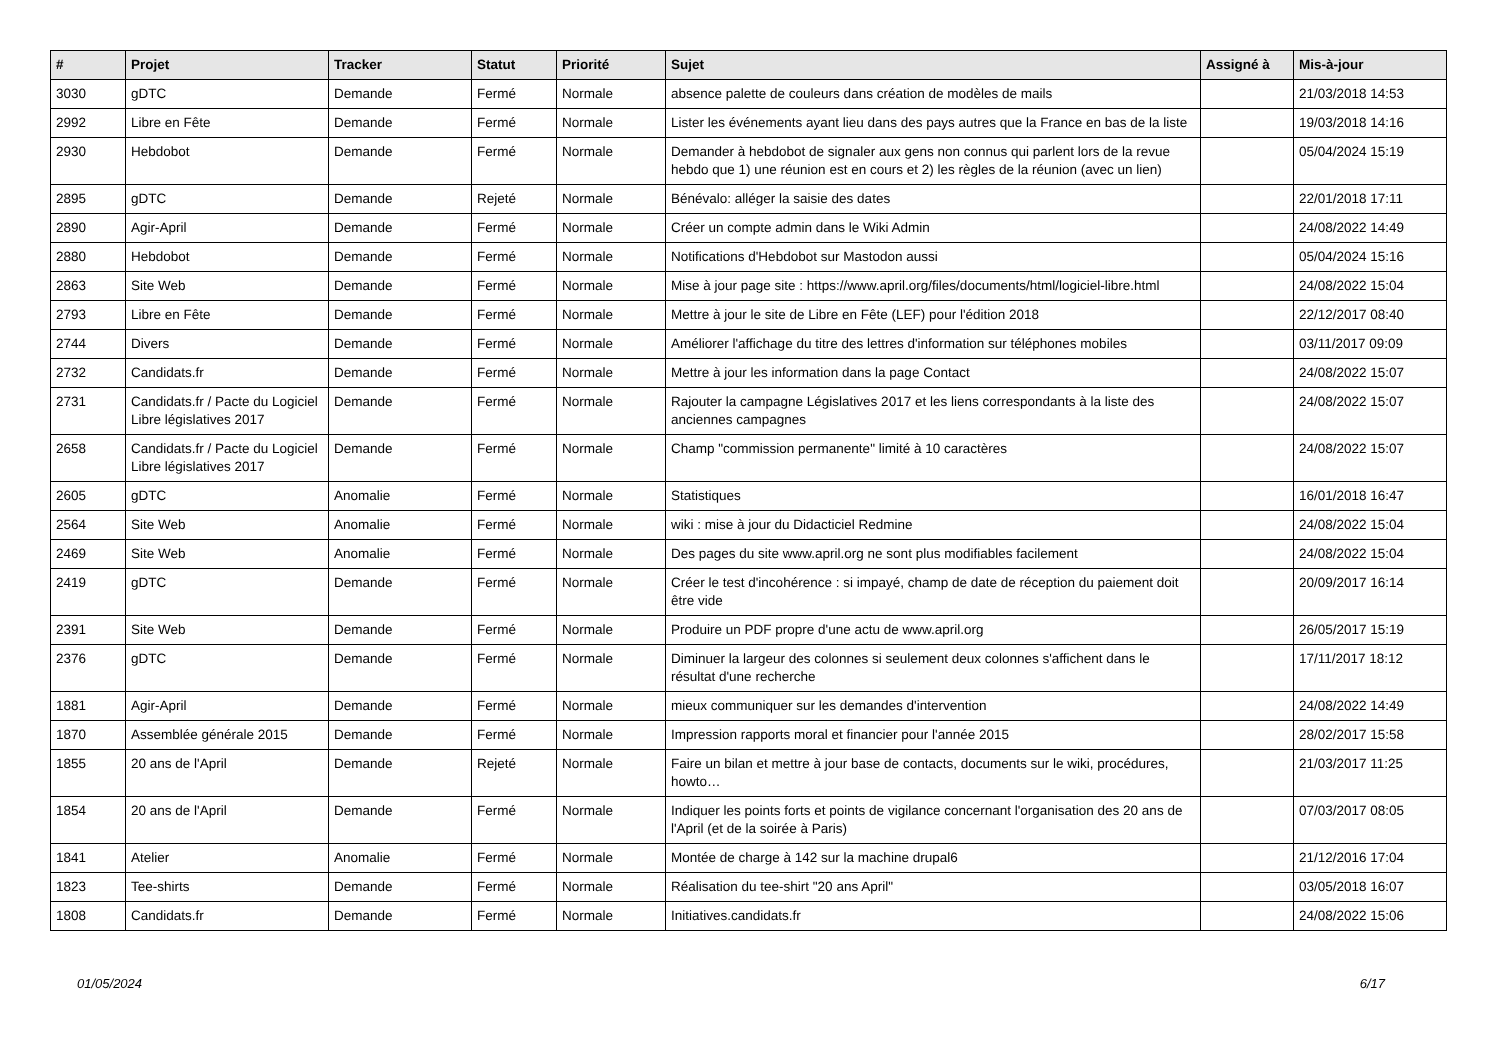| # | Projet | Tracker | Statut | Priorité | Sujet | Assigné à | Mis-à-jour |
| --- | --- | --- | --- | --- | --- | --- | --- |
| 3030 | gDTC | Demande | Fermé | Normale | absence palette de couleurs dans création de modèles de mails | | 21/03/2018 14:53 |
| 2992 | Libre en Fête | Demande | Fermé | Normale | Lister les événements ayant lieu dans des pays autres que la France en bas de la liste | | 19/03/2018 14:16 |
| 2930 | Hebdobot | Demande | Fermé | Normale | Demander à hebdobot de signaler aux gens non connus qui parlent lors de la revue hebdo que 1) une réunion est en cours et 2) les règles de la réunion (avec un lien) | | 05/04/2024 15:19 |
| 2895 | gDTC | Demande | Rejeté | Normale | Bénévalo: alléger la saisie des dates | | 22/01/2018 17:11 |
| 2890 | Agir-April | Demande | Fermé | Normale | Créer un compte admin dans le Wiki Admin | | 24/08/2022 14:49 |
| 2880 | Hebdobot | Demande | Fermé | Normale | Notifications d'Hebdobot sur Mastodon aussi | | 05/04/2024 15:16 |
| 2863 | Site Web | Demande | Fermé | Normale | Mise à jour page site : https://www.april.org/files/documents/html/logiciel-libre.html | | 24/08/2022 15:04 |
| 2793 | Libre en Fête | Demande | Fermé | Normale | Mettre à jour le site de Libre en Fête (LEF) pour l'édition 2018 | | 22/12/2017 08:40 |
| 2744 | Divers | Demande | Fermé | Normale | Améliorer l'affichage du titre des lettres d'information sur téléphones mobiles | | 03/11/2017 09:09 |
| 2732 | Candidats.fr | Demande | Fermé | Normale | Mettre à jour les information dans la page Contact | | 24/08/2022 15:07 |
| 2731 | Candidats.fr / Pacte du Logiciel Libre législatives 2017 | Demande | Fermé | Normale | Rajouter la campagne Législatives 2017 et les liens correspondants à la liste des anciennes campagnes | | 24/08/2022 15:07 |
| 2658 | Candidats.fr / Pacte du Logiciel Libre législatives 2017 | Demande | Fermé | Normale | Champ "commission permanente" limité à 10 caractères | | 24/08/2022 15:07 |
| 2605 | gDTC | Anomalie | Fermé | Normale | Statistiques | | 16/01/2018 16:47 |
| 2564 | Site Web | Anomalie | Fermé | Normale | wiki : mise à jour du Didacticiel Redmine | | 24/08/2022 15:04 |
| 2469 | Site Web | Anomalie | Fermé | Normale | Des pages du site www.april.org ne sont plus modifiables facilement | | 24/08/2022 15:04 |
| 2419 | gDTC | Demande | Fermé | Normale | Créer le test d'incohérence : si impayé, champ de date de réception du paiement doit être vide | | 20/09/2017 16:14 |
| 2391 | Site Web | Demande | Fermé | Normale | Produire un PDF propre d'une actu de www.april.org | | 26/05/2017 15:19 |
| 2376 | gDTC | Demande | Fermé | Normale | Diminuer la largeur des colonnes si seulement deux colonnes s'affichent dans le résultat d'une recherche | | 17/11/2017 18:12 |
| 1881 | Agir-April | Demande | Fermé | Normale | mieux communiquer sur les demandes d'intervention | | 24/08/2022 14:49 |
| 1870 | Assemblée générale 2015 | Demande | Fermé | Normale | Impression rapports moral et financier pour l'année 2015 | | 28/02/2017 15:58 |
| 1855 | 20 ans de l'April | Demande | Rejeté | Normale | Faire un bilan et mettre à jour base de contacts, documents sur le wiki, procédures, howto… | | 21/03/2017 11:25 |
| 1854 | 20 ans de l'April | Demande | Fermé | Normale | Indiquer les points forts et points de vigilance concernant l'organisation des 20 ans de l'April (et de la soirée à Paris) | | 07/03/2017 08:05 |
| 1841 | Atelier | Anomalie | Fermé | Normale | Montée de charge à 142 sur la machine drupal6 | | 21/12/2016 17:04 |
| 1823 | Tee-shirts | Demande | Fermé | Normale | Réalisation du tee-shirt "20 ans April" | | 03/05/2018 16:07 |
| 1808 | Candidats.fr | Demande | Fermé | Normale | Initiatives.candidats.fr | | 24/08/2022 15:06 |
01/05/2024 6/17